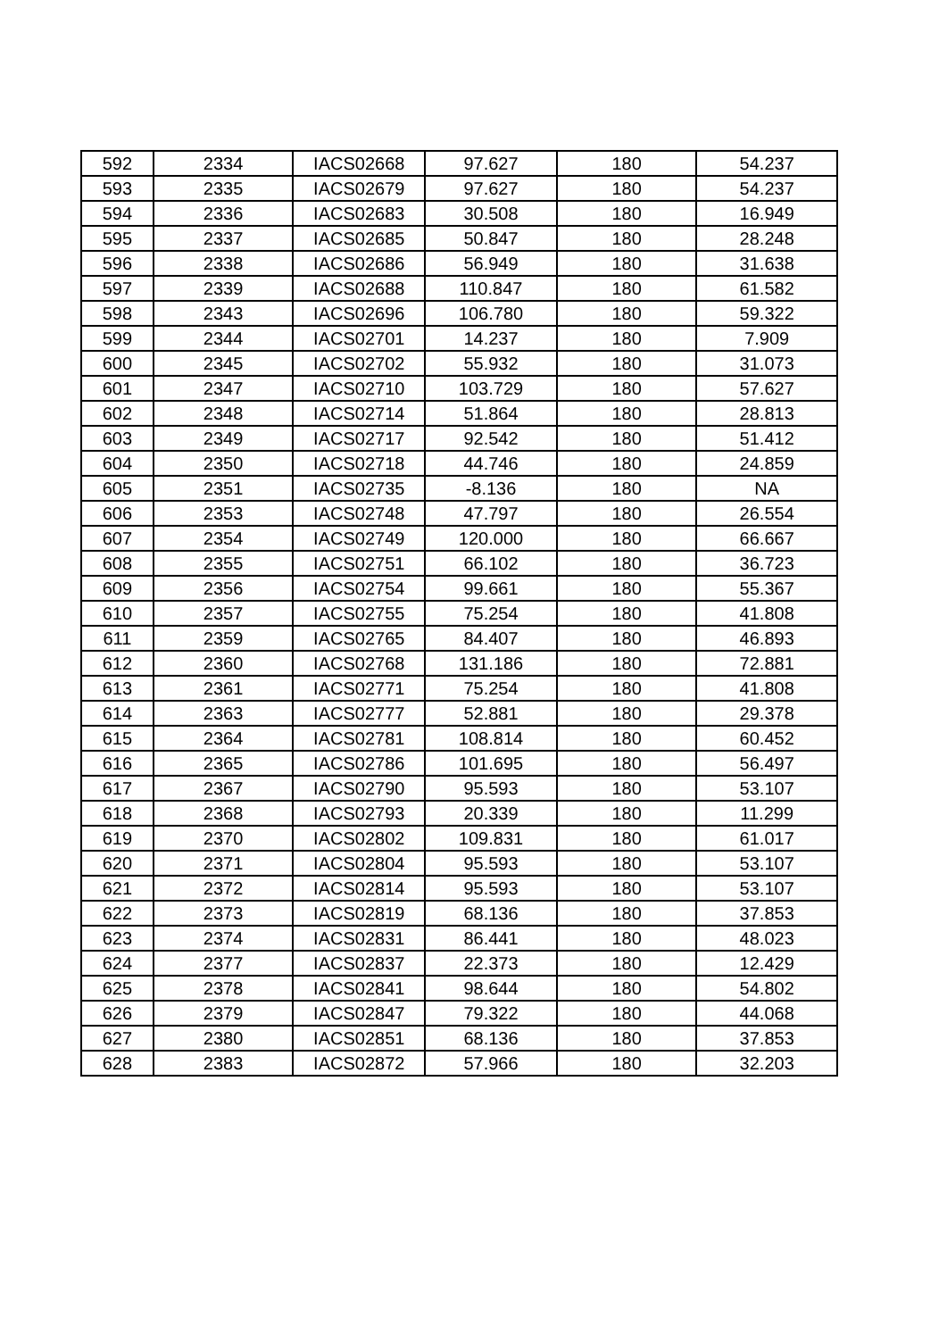| 592 | 2334 | IACS02668 | 97.627 | 180 | 54.237 |
| 593 | 2335 | IACS02679 | 97.627 | 180 | 54.237 |
| 594 | 2336 | IACS02683 | 30.508 | 180 | 16.949 |
| 595 | 2337 | IACS02685 | 50.847 | 180 | 28.248 |
| 596 | 2338 | IACS02686 | 56.949 | 180 | 31.638 |
| 597 | 2339 | IACS02688 | 110.847 | 180 | 61.582 |
| 598 | 2343 | IACS02696 | 106.780 | 180 | 59.322 |
| 599 | 2344 | IACS02701 | 14.237 | 180 | 7.909 |
| 600 | 2345 | IACS02702 | 55.932 | 180 | 31.073 |
| 601 | 2347 | IACS02710 | 103.729 | 180 | 57.627 |
| 602 | 2348 | IACS02714 | 51.864 | 180 | 28.813 |
| 603 | 2349 | IACS02717 | 92.542 | 180 | 51.412 |
| 604 | 2350 | IACS02718 | 44.746 | 180 | 24.859 |
| 605 | 2351 | IACS02735 | -8.136 | 180 | NA |
| 606 | 2353 | IACS02748 | 47.797 | 180 | 26.554 |
| 607 | 2354 | IACS02749 | 120.000 | 180 | 66.667 |
| 608 | 2355 | IACS02751 | 66.102 | 180 | 36.723 |
| 609 | 2356 | IACS02754 | 99.661 | 180 | 55.367 |
| 610 | 2357 | IACS02755 | 75.254 | 180 | 41.808 |
| 611 | 2359 | IACS02765 | 84.407 | 180 | 46.893 |
| 612 | 2360 | IACS02768 | 131.186 | 180 | 72.881 |
| 613 | 2361 | IACS02771 | 75.254 | 180 | 41.808 |
| 614 | 2363 | IACS02777 | 52.881 | 180 | 29.378 |
| 615 | 2364 | IACS02781 | 108.814 | 180 | 60.452 |
| 616 | 2365 | IACS02786 | 101.695 | 180 | 56.497 |
| 617 | 2367 | IACS02790 | 95.593 | 180 | 53.107 |
| 618 | 2368 | IACS02793 | 20.339 | 180 | 11.299 |
| 619 | 2370 | IACS02802 | 109.831 | 180 | 61.017 |
| 620 | 2371 | IACS02804 | 95.593 | 180 | 53.107 |
| 621 | 2372 | IACS02814 | 95.593 | 180 | 53.107 |
| 622 | 2373 | IACS02819 | 68.136 | 180 | 37.853 |
| 623 | 2374 | IACS02831 | 86.441 | 180 | 48.023 |
| 624 | 2377 | IACS02837 | 22.373 | 180 | 12.429 |
| 625 | 2378 | IACS02841 | 98.644 | 180 | 54.802 |
| 626 | 2379 | IACS02847 | 79.322 | 180 | 44.068 |
| 627 | 2380 | IACS02851 | 68.136 | 180 | 37.853 |
| 628 | 2383 | IACS02872 | 57.966 | 180 | 32.203 |